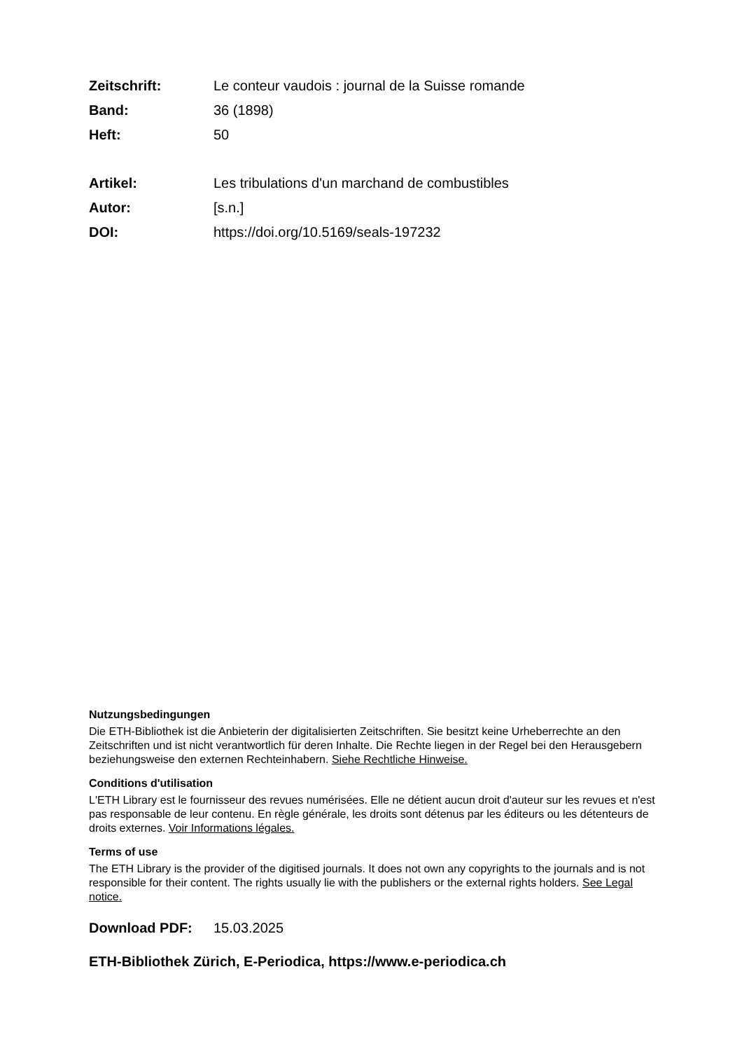Zeitschrift: Le conteur vaudois : journal de la Suisse romande
Band: 36 (1898)
Heft: 50
Artikel: Les tribulations d'un marchand de combustibles
Autor: [s.n.]
DOI: https://doi.org/10.5169/seals-197232
Nutzungsbedingungen
Die ETH-Bibliothek ist die Anbieterin der digitalisierten Zeitschriften. Sie besitzt keine Urheberrechte an den Zeitschriften und ist nicht verantwortlich für deren Inhalte. Die Rechte liegen in der Regel bei den Herausgebern beziehungsweise den externen Rechteinhabern. Siehe Rechtliche Hinweise.
Conditions d'utilisation
L'ETH Library est le fournisseur des revues numérisées. Elle ne détient aucun droit d'auteur sur les revues et n'est pas responsable de leur contenu. En règle générale, les droits sont détenus par les éditeurs ou les détenteurs de droits externes. Voir Informations légales.
Terms of use
The ETH Library is the provider of the digitised journals. It does not own any copyrights to the journals and is not responsible for their content. The rights usually lie with the publishers or the external rights holders. See Legal notice.
Download PDF: 15.03.2025
ETH-Bibliothek Zürich, E-Periodica, https://www.e-periodica.ch